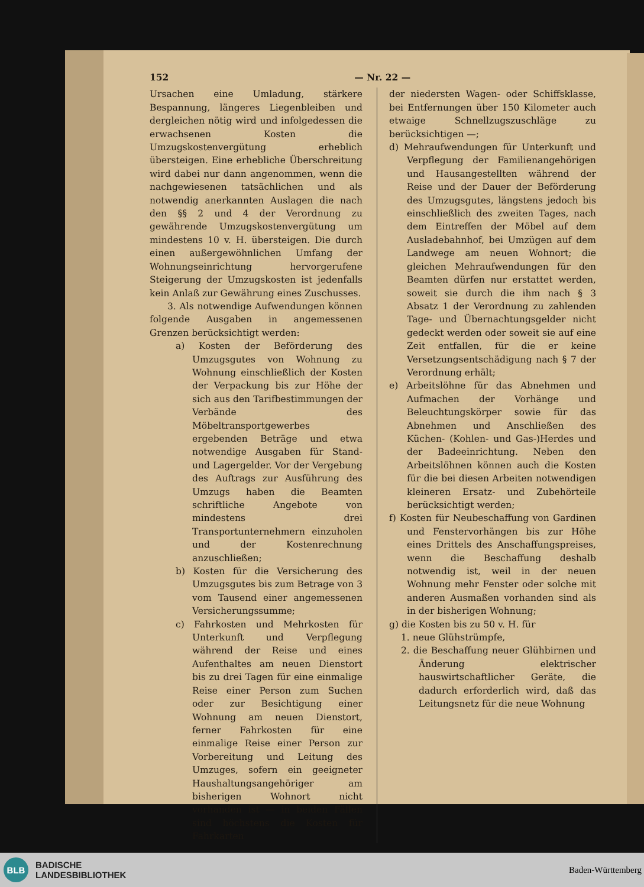152 — Nr. 22 —
Ursachen eine Umladung, stärkere Bespannung, längeres Liegenbleiben und dergleichen nötig wird und infolgedessen die erwachsenen Kosten die Umzugskostenvergütung erheblich übersteigen. Eine erhebliche Überschreitung wird dabei nur dann angenommen, wenn die nachgewiesenen tatsächlichen und als notwendig anerkannten Auslagen die nach den §§ 2 und 4 der Verordnung zu gewährende Umzugskostenvergütung um mindestens 10 v. H. übersteigen. Die durch einen außergewöhnlichen Umfang der Wohnungseinrichtung hervorgerufene Steigerung der Umzugskosten ist jedenfalls kein Anlaß zur Gewährung eines Zuschusses.
3. Als notwendige Aufwendungen können folgende Ausgaben in angemessenen Grenzen berücksichtigt werden:
a) Kosten der Beförderung des Umzugsgutes von Wohnung zu Wohnung einschließlich der Kosten der Verpackung bis zur Höhe der sich aus den Tarifbestimmungen der Verbände des Möbeltransportgewerbes ergebenden Beträge und etwa notwendige Ausgaben für Stand- und Lagergelder. Vor der Vergebung des Auftrags zur Ausführung des Umzugs haben die Beamten schriftliche Angebote von mindestens drei Transportunternehmern einzuholen und der Kostenrechnung anzuschließen;
b) Kosten für die Versicherung des Umzugsgutes bis zum Betrage von 3 vom Tausend einer angemessenen Versicherungssumme;
c) Fahrkosten und Mehrkosten für Unterkunft und Verpflegung während der Reise und eines Aufenthaltes am neuen Dienstort bis zu drei Tagen für eine einmalige Reise einer Person zum Suchen oder zur Besichtigung einer Wohnung am neuen Dienstort, ferner Fahrkosten für eine einmalige Reise einer Person zur Vorbereitung und Leitung des Umzuges, sofern ein geeigneter Haushaltungsangehöriger am bisherigen Wohnort nicht vorhanden ist — in beiden Fällen sind höchstens die Kosten für Fahrkarten
der niedersten Wagen- oder Schiffsklasse, bei Entfernungen über 150 Kilometer auch etwaige Schnellzugszuschläge zu berücksichtigen —;
d) Mehraufwendungen für Unterkunft und Verpflegung der Familienangehörigen und Hausangestellten während der Reise und der Dauer der Beförderung des Umzugsgutes, längstens jedoch bis einschließlich des zweiten Tages, nach dem Eintreffen der Möbel auf dem Ausladebahnhof, bei Umzügen auf dem Landwege am neuen Wohnort; die gleichen Mehraufwendungen für den Beamten dürfen nur erstattet werden, soweit sie durch die ihm nach § 3 Absatz 1 der Verordnung zu zahlenden Tage- und Übernachtungsgelder nicht gedeckt werden oder soweit sie auf eine Zeit entfallen, für die er keine Versetzungsentschädigung nach § 7 der Verordnung erhält;
e) Arbeitslöhne für das Abnehmen und Aufmachen der Vorhänge und Beleuchtungskörper sowie für das Abnehmen und Anschließen des Küchen- (Kohlen- und Gas-)Herdes und der Badeeinrichtung. Neben den Arbeitslöhnen können auch die Kosten für die bei diesen Arbeiten notwendigen kleineren Ersatz- und Zubehörteile berücksichtigt werden;
f) Kosten für Neubeschaffung von Gardinen und Fenstervorhängen bis zur Höhe eines Drittels des Anschaffungspreises, wenn die Beschaffung deshalb notwendig ist, weil in der neuen Wohnung mehr Fenster oder solche mit anderen Ausmaßen vorhanden sind als in der bisherigen Wohnung;
g) die Kosten bis zu 50 v. H. für
1. neue Glühstrümpfe,
2. die Beschaffung neuer Glühbirnen und Änderung elektrischer hauswirtschaftlicher Geräte, die dadurch erforderlich wird, daß das Leitungsnetz für die neue Wohnung
BLB
BADISCHE
LANDESBIBLIOTHEK
Baden-Württemberg